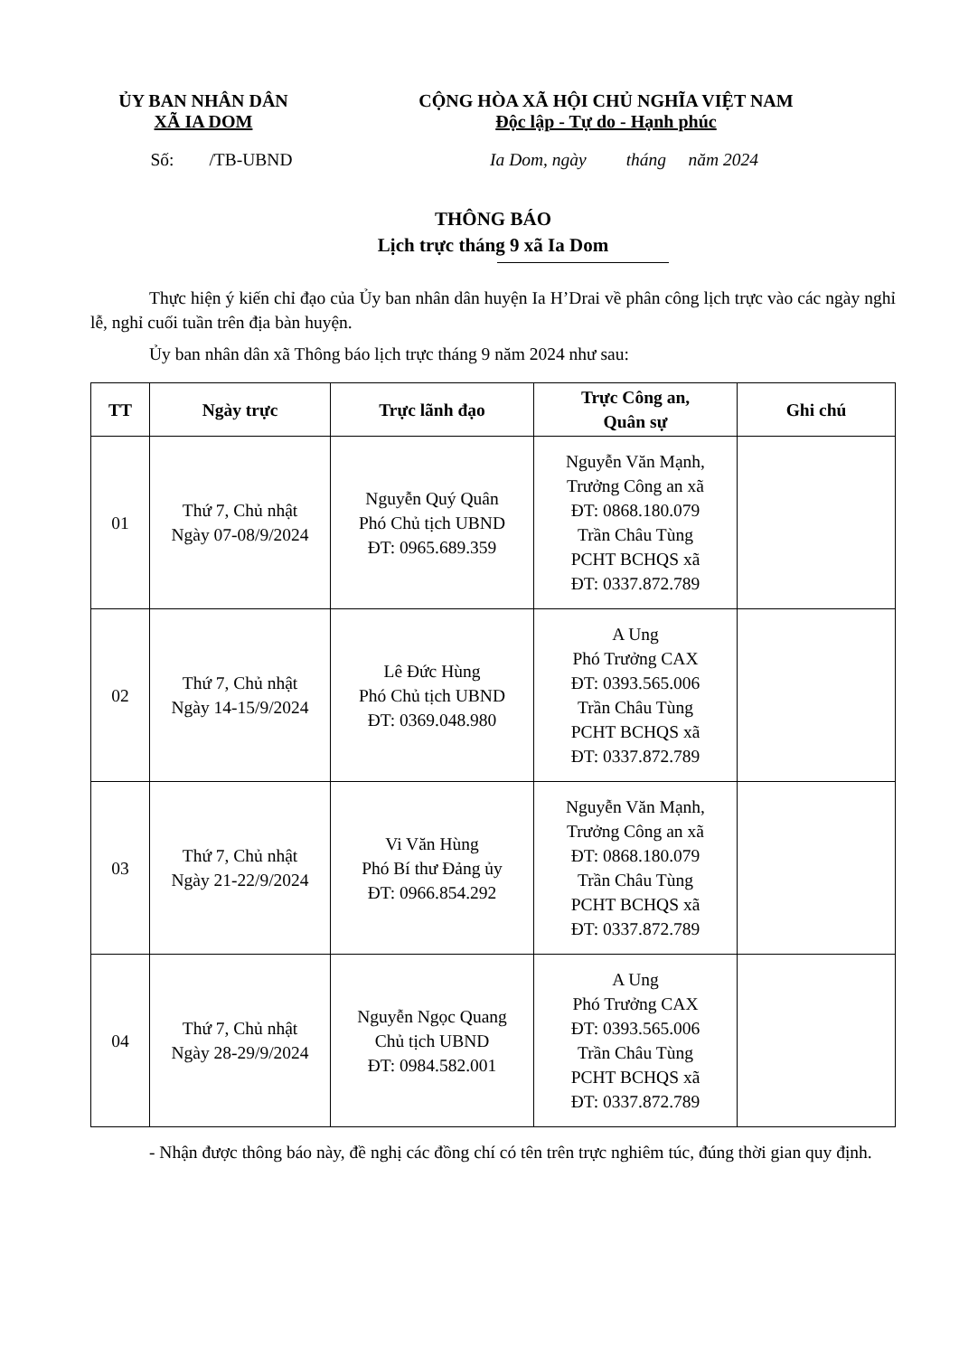ỦY BAN NHÂN DÂN
XÃ IA DOM
CỘNG HÒA XÃ HỘI CHỦ NGHĨA VIỆT NAM
Độc lập - Tự do - Hạnh phúc
Số: /TB-UBND Ia Dom, ngày tháng năm 2024
THÔNG BÁO
Lịch trực tháng 9 xã Ia Dom
Thực hiện ý kiến chỉ đạo của Ủy ban nhân dân huyện Ia H’Drai về phân công lịch trực vào các ngày nghỉ lễ, nghỉ cuối tuần trên địa bàn huyện.
Ủy ban nhân dân xã Thông báo lịch trực tháng 9 năm 2024 như sau:
| TT | Ngày trực | Trực lãnh đạo | Trực Công an, Quân sự | Ghi chú |
| --- | --- | --- | --- | --- |
| 01 | Thứ 7, Chủ nhật Ngày 07-08/9/2024 | Nguyễn Quý Quân Phó Chủ tịch UBND ĐT: 0965.689.359 | Nguyễn Văn Mạnh, Trưởng Công an xã ĐT: 0868.180.079 Trần Châu Tùng PCHT BCHQS xã ĐT: 0337.872.789 | |
| 02 | Thứ 7, Chủ nhật Ngày 14-15/9/2024 | Lê Đức Hùng Phó Chủ tịch UBND ĐT: 0369.048.980 | A Ung Phó Trưởng CAX ĐT: 0393.565.006 Trần Châu Tùng PCHT BCHQS xã ĐT: 0337.872.789 | |
| 03 | Thứ 7, Chủ nhật Ngày 21-22/9/2024 | Vi Văn Hùng Phó Bí thư Đảng ủy ĐT: 0966.854.292 | Nguyễn Văn Mạnh, Trưởng Công an xã ĐT: 0868.180.079 Trần Châu Tùng PCHT BCHQS xã ĐT: 0337.872.789 | |
| 04 | Thứ 7, Chủ nhật Ngày 28-29/9/2024 | Nguyễn Ngọc Quang Chủ tịch UBND ĐT: 0984.582.001 | A Ung Phó Trưởng CAX ĐT: 0393.565.006 Trần Châu Tùng PCHT BCHQS xã ĐT: 0337.872.789 | |
- Nhận được thông báo này, đề nghị các đồng chí có tên trên trực nghiêm túc, đúng thời gian quy định.